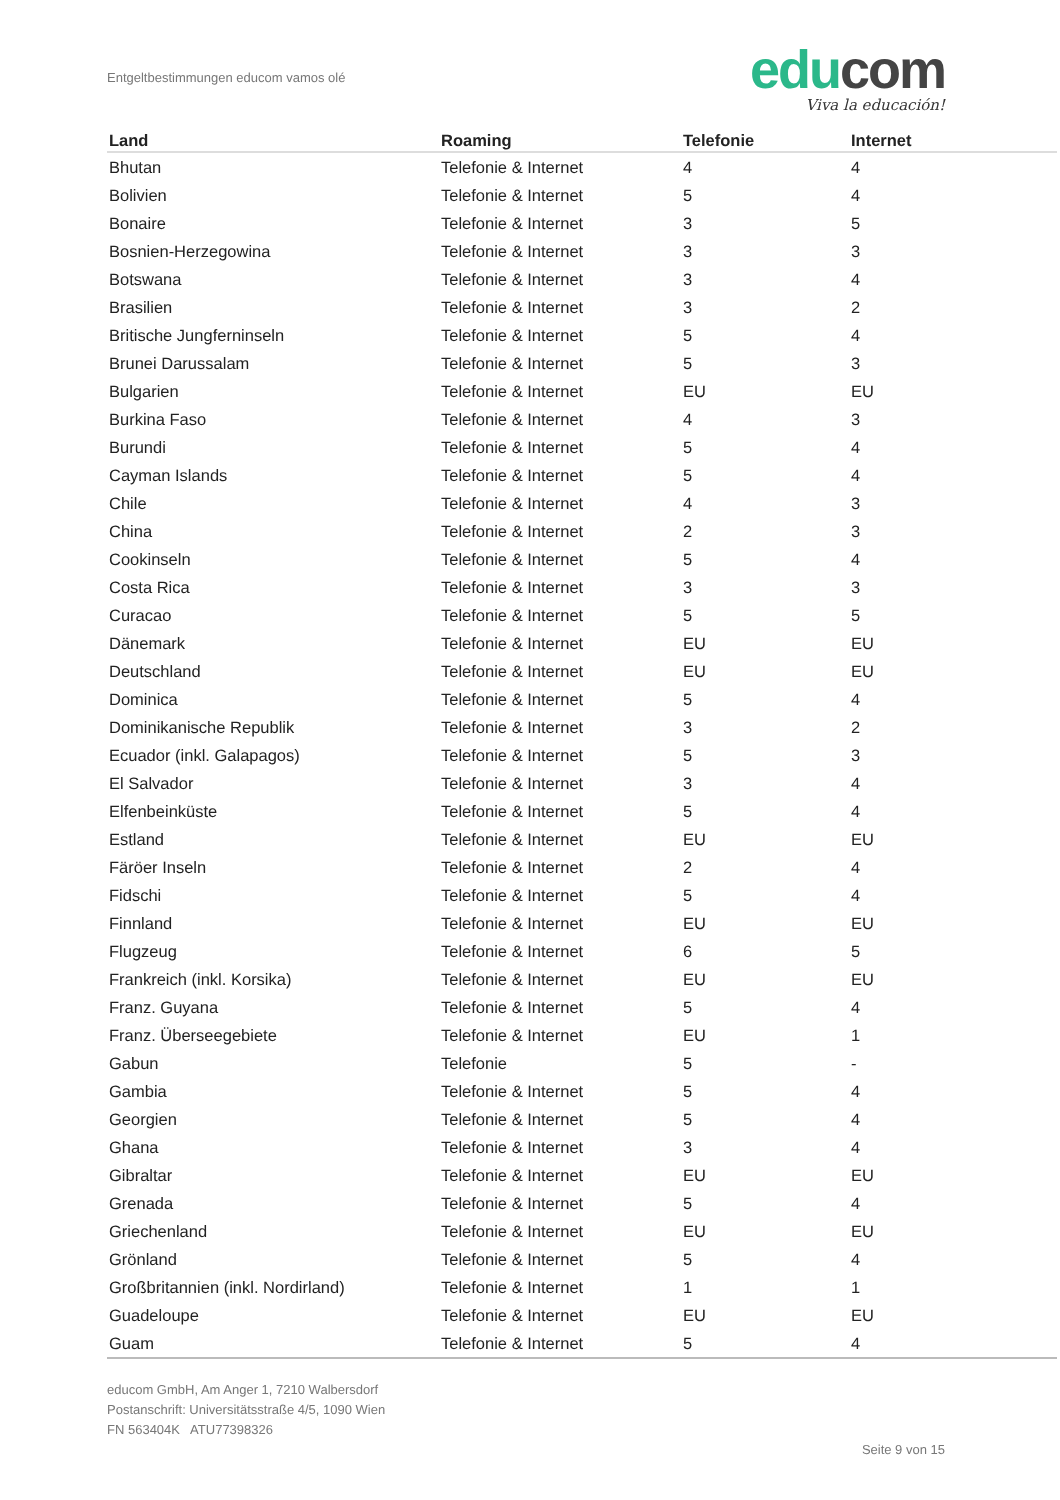Entgeltbestimmungen educom vamos olé
edu com
Viva la educación!
| Land | Roaming | Telefonie | Internet |
| --- | --- | --- | --- |
| Bhutan | Telefonie & Internet | 4 | 4 |
| Bolivien | Telefonie & Internet | 5 | 4 |
| Bonaire | Telefonie & Internet | 3 | 5 |
| Bosnien-Herzegowina | Telefonie & Internet | 3 | 3 |
| Botswana | Telefonie & Internet | 3 | 4 |
| Brasilien | Telefonie & Internet | 3 | 2 |
| Britische Jungferninseln | Telefonie & Internet | 5 | 4 |
| Brunei Darussalam | Telefonie & Internet | 5 | 3 |
| Bulgarien | Telefonie & Internet | EU | EU |
| Burkina Faso | Telefonie & Internet | 4 | 3 |
| Burundi | Telefonie & Internet | 5 | 4 |
| Cayman Islands | Telefonie & Internet | 5 | 4 |
| Chile | Telefonie & Internet | 4 | 3 |
| China | Telefonie & Internet | 2 | 3 |
| Cookinseln | Telefonie & Internet | 5 | 4 |
| Costa Rica | Telefonie & Internet | 3 | 3 |
| Curacao | Telefonie & Internet | 5 | 5 |
| Dänemark | Telefonie & Internet | EU | EU |
| Deutschland | Telefonie & Internet | EU | EU |
| Dominica | Telefonie & Internet | 5 | 4 |
| Dominikanische Republik | Telefonie & Internet | 3 | 2 |
| Ecuador (inkl. Galapagos) | Telefonie & Internet | 5 | 3 |
| El Salvador | Telefonie & Internet | 3 | 4 |
| Elfenbeinküste | Telefonie & Internet | 5 | 4 |
| Estland | Telefonie & Internet | EU | EU |
| Färöer Inseln | Telefonie & Internet | 2 | 4 |
| Fidschi | Telefonie & Internet | 5 | 4 |
| Finnland | Telefonie & Internet | EU | EU |
| Flugzeug | Telefonie & Internet | 6 | 5 |
| Frankreich (inkl. Korsika) | Telefonie & Internet | EU | EU |
| Franz. Guyana | Telefonie & Internet | 5 | 4 |
| Franz. Überseegebiete | Telefonie & Internet | EU | 1 |
| Gabun | Telefonie | 5 | - |
| Gambia | Telefonie & Internet | 5 | 4 |
| Georgien | Telefonie & Internet | 5 | 4 |
| Ghana | Telefonie & Internet | 3 | 4 |
| Gibraltar | Telefonie & Internet | EU | EU |
| Grenada | Telefonie & Internet | 5 | 4 |
| Griechenland | Telefonie & Internet | EU | EU |
| Grönland | Telefonie & Internet | 5 | 4 |
| Großbritannien (inkl. Nordirland) | Telefonie & Internet | 1 | 1 |
| Guadeloupe | Telefonie & Internet | EU | EU |
| Guam | Telefonie & Internet | 5 | 4 |
educom GmbH, Am Anger 1, 7210 Walbersdorf
Postanschrift: Universitätsstraße 4/5, 1090 Wien
FN 563404K ATU77398326
Seite 9 von 15